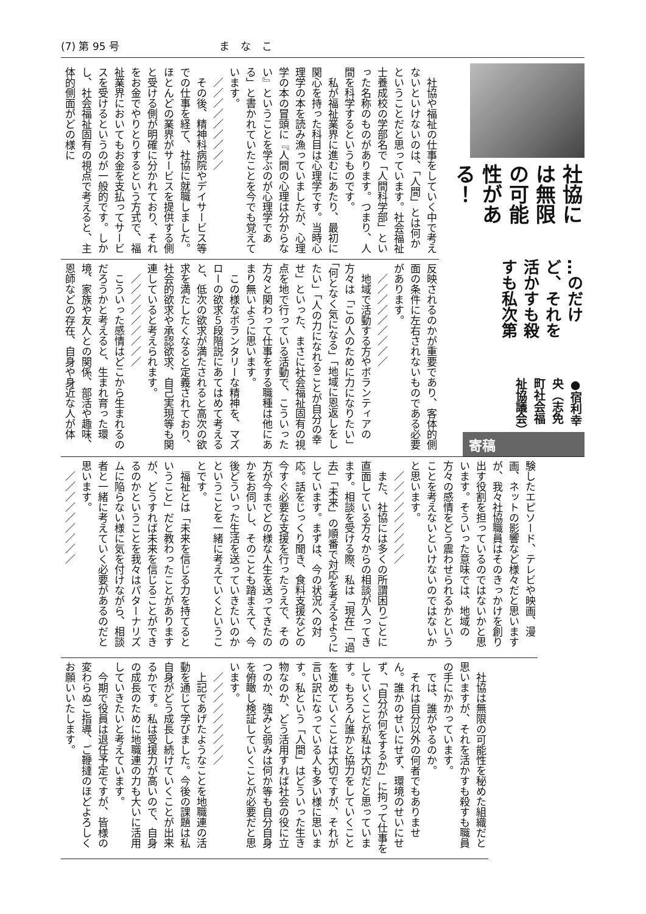(7) 第 95 号 まなこ
社協には無限の可能性がある！
…のだけど、それを活かすも殺すも私次第
●宿利幸央（志免町社会福祉協議会）
寄稿
　社協や福祉の仕事をしていく中で考えないといけないのは、「人間」とは何かということだと思っています。社会福祉士養成校の学部名で「人間科学部」といった名称のものがあります。つまり、人間を科学するというものです。
　私が福祉業界に進むにあたり、最初に関心を持った科目は心理学です。当時心理学の本を読み漁っていましたが、心理学の本の冒頭に『人間の心理は分からない』ということを学ぶのが心理学である」と書かれていたことを今でも覚えています。
　／／／／／／／／／
　その後、精神科病院やデイサービス等での仕事を経て、社協に就職しました。ほとんどの業界がサービスを提供する側と受ける側が明確に分かれており、それをお金でやりとりするという方式で、福祉業界においてもお金を支払ってサービスを受けるというのが一般的です。しかし、社会福祉固有の視点で考えると、主体的側面がどの様に
反映されるのかが重要であり、客体的側面の条件に左右されないものである必要があります。
　／／／／／／／／／
　地域で活動する方やボランティアの方々は「この人のために力になりたい」「何となく気になる」「地域に恩返しをしたい」「人の力になれることが自分の幸せ」といった、まさに社会福祉固有の視点を地で行っている活動で、こういった方々と関わって仕事をする職種は他にあまり無いように思います。
　この様なボランタリーな精神を、マズローの欲求５段階説にあてはめて考えると、低次の欲求が満たされると高次の欲求を満たしたくなると定義されており、社会的欲求や承認欲求、自己実現等も関連していると考えられます。
　／／／／／／／／／
　こういった感情はどこから生まれるのだろうかと考えると、生まれ育った環境、家族や友人との関係、部活や趣味、恩師などの存在、自身や身近な人が体
験したエピソード、テレビや映画、漫画、ネットの影響など様々だと思いますが、我々社協職員はそのきっかけを創り出す役割を担っているのではないかと思います。そういった意味では、地域の方々の感情をどう震わせられるかということを考えないといけないのではないかと思います。
　／／／／／／／／／
　また、社協には多くの所謂困りごとに直面している方々からの相談が入ってきます。相談を受ける際、私は「現在」「過去」「未来」の順番で対応を考えるようにしています。まずは、今の状況への対応。話をじっくり聞き、食料支援などの今すぐ必要な支援を行ったうえで、その方が今までどの様な人生を送ってきたのかをお伺いし、そのことも踏まえて、今後どういった生活を送っていきたいのかということを一緒に考えていくということです。
　福祉とは「未来を信じる力を持てるということ」だと教わったことがありますが、どうすれば未来を信じることができるのかということを我々はパターナリズムに陥らない様に気を付けながら、相談者と一緒に考えていく必要があるのだと思います。
　／／／／／／／／／
　社協は無限の可能性を秘めた組織だと思いますが、それを活かすも殺すも職員の手にかかっています。
　では、誰がやるのか。
　それは自分以外の何者でもありません。誰かのせいにせず、環境のせいにせず、「自分が何をするか」に拘って仕事をしていくことが私は大切だと思っています。もちろん誰かと協力をしていくことを進めていくことは大切ですが、それが言い訳になっている人も多い様に思います。私という「人間」はどういった生き物なのか、どう活用すれば社会の役に立つのか、強みと弱みは何か等も自分自身を俯瞰し検証していくことが必要だと思います。
　／／／／／／／／／
　上記であげたようなことを地職連の活動を通じて学びました。今後の課題は私自身がどう成長し続けていくことが出来るかです。私は受援力が高いので、自身の成長のために地職連の力も大いに活用していきたいと考えています。
　今期で役員は退任予定ですが、皆様の変わらぬご指導、ご鞭撻のほどよろしくお願いいたします。